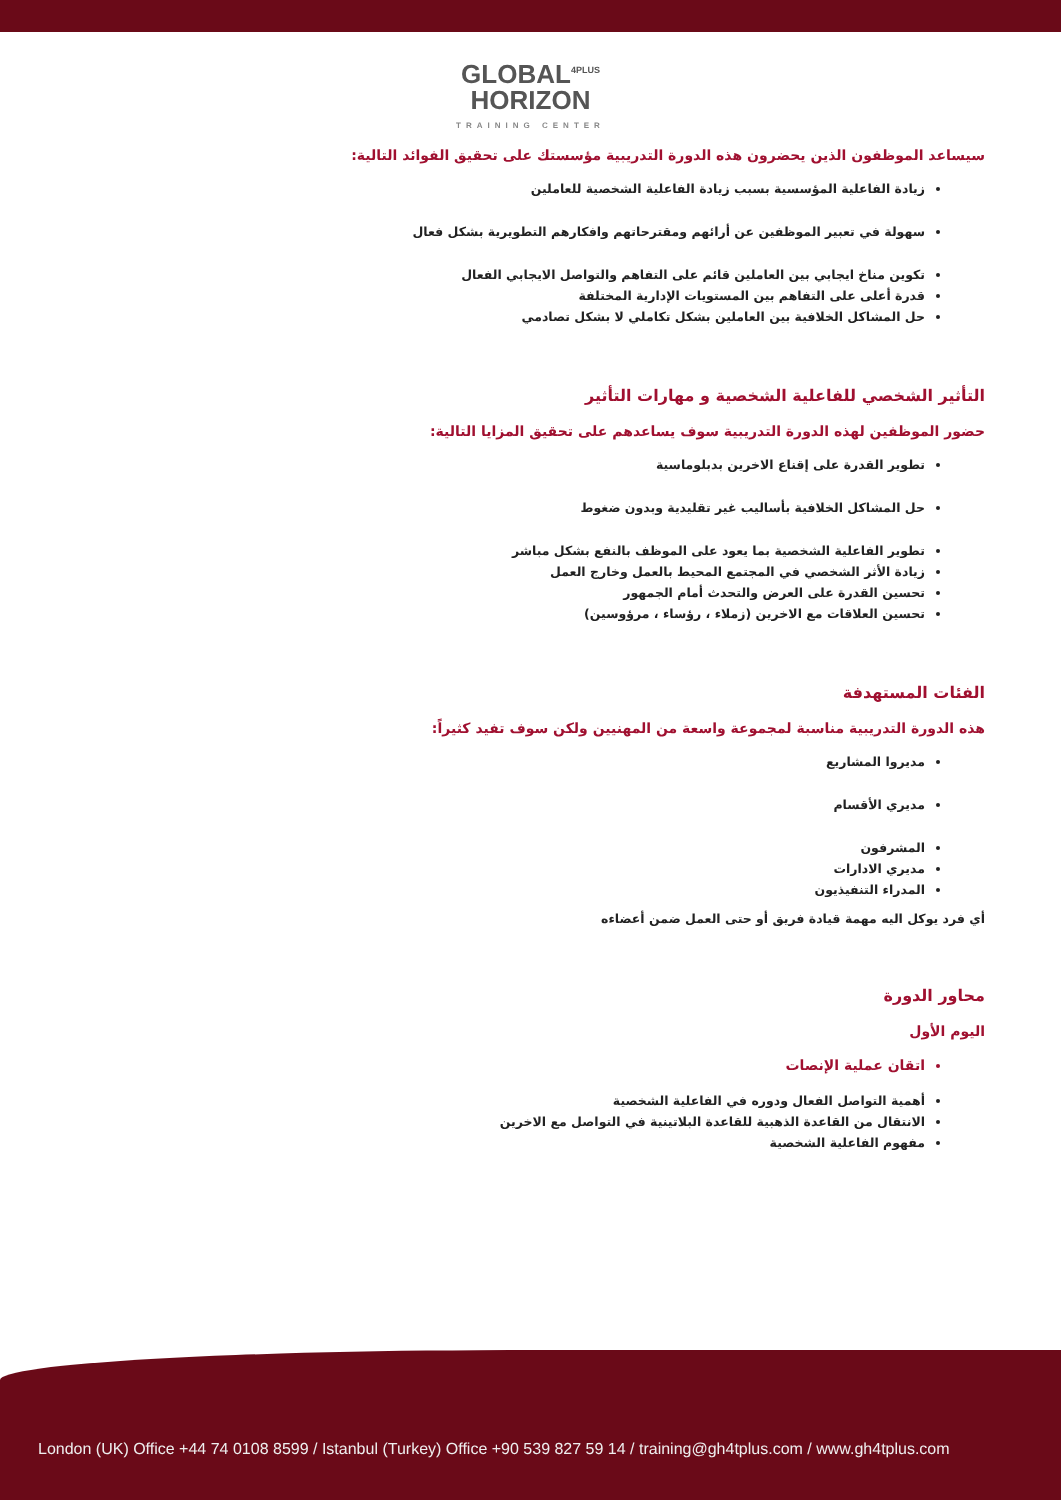GLOBAL<sup>4PLUS</sup>
HORIZON
TRAINING CENTER
سيساعد الموظفون الذين يحضرون هذه الدورة التدريبية مؤسستك على تحقيق الفوائد التالية:
زيادة الفاعلية المؤسسية بسبب زيادة الفاعلية الشخصية للعاملين
سهولة في تعبير الموظفين عن أرائهم ومقترحاتهم وافكارهم التطويرية بشكل فعال
تكوين مناخ ايجابي بين العاملين قائم على التفاهم والتواصل الايجابي الفعال
قدرة أعلى على التفاهم بين المستويات الإدارية المختلفة
حل المشاكل الخلافية بين العاملين بشكل تكاملي لا بشكل تصادمي
التأثير الشخصي للفاعلية الشخصية و مهارات التأثير
حضور الموظفين لهذه الدورة التدريبية سوف يساعدهم على تحقيق المزايا التالية:
تطوير القدرة على إقناع الاخرين بدبلوماسية
حل المشاكل الخلافية بأساليب غير تقليدية وبدون ضغوط
تطوير الفاعلية الشخصية بما يعود على الموظف بالنفع بشكل مباشر
زيادة الأثر الشخصي في المجتمع المحيط بالعمل وخارج العمل
تحسين القدرة على العرض والتحدث أمام الجمهور
تحسين العلاقات مع الاخرين (زملاء ، رؤساء ، مرؤوسين)
الفئات المستهدفة
هذه الدورة التدريبية مناسبة لمجموعة واسعة من المهنيين ولكن سوف تفيد كثيراً:
مديروا المشاريع
مديري الأقسام
المشرفون
مديري الادارات
المدراء التنفيذيون
أي فرد يوكل اليه مهمة قيادة فريق أو حتى العمل ضمن أعضاءه
محاور الدورة
اليوم الأول
اتقان عملية الإنصات
أهمية التواصل الفعال ودوره في الفاعلية الشخصية
الانتقال من القاعدة الذهبية للقاعدة البلاتينية في التواصل مع الاخرين
مفهوم الفاعلية الشخصية
London (UK) Office +44 74 0108 8599 / Istanbul (Turkey) Office +90 539 827 59 14 / training@gh4tplus.com / www.gh4tplus.com